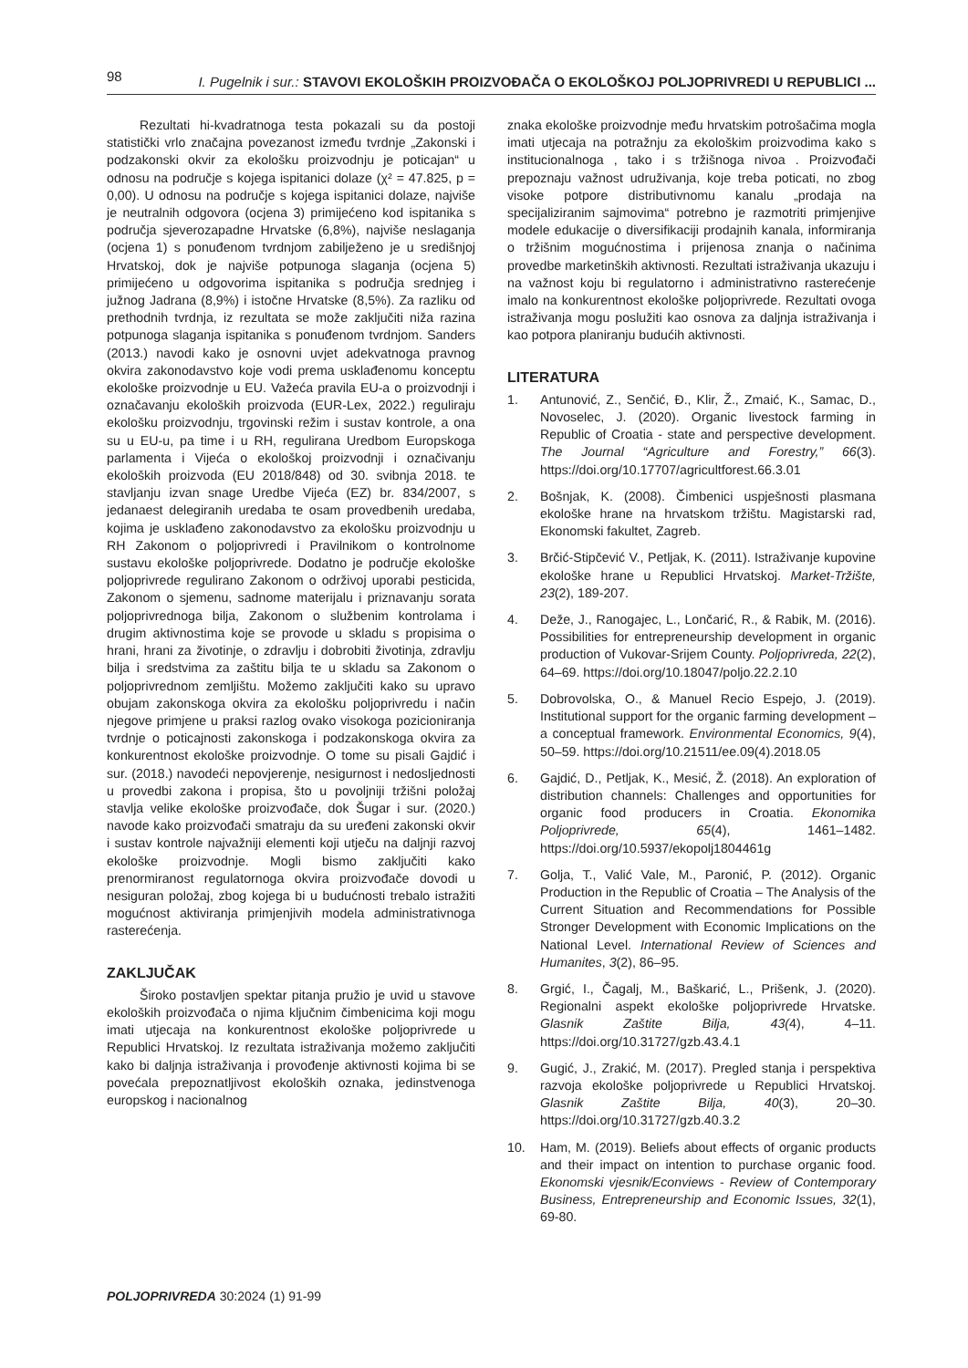98 I. Pugelnik i sur.: STAVOVI EKOLOŠKIH PROIZVOĐAČA O EKOLOŠKOJ POLJOPRIVREDI U REPUBLICI ...
Rezultati hi-kvadratnoga testa pokazali su da postoji statistički vrlo značajna povezanost između tvrdnje „Zakonski i podzakonski okvir za ekološku proizvodnju je poticajan“ u odnosu na područje s kojega ispitanici dolaze (χ² = 47.825, p = 0,00). U odnosu na područje s kojega ispitanici dolaze, najviše je neutralnih odgovora (ocjena 3) primijećeno kod ispitanika s područja sjeverozapadne Hrvatske (6,8%), najviše neslaganja (ocjena 1) s ponuđenom tvrdnjom zabilježeno je u središnjoj Hrvatskoj, dok je najviše potpunoga slaganja (ocjena 5) primijećeno u odgovorima ispitanika s područja srednjeg i južnog Jadrana (8,9%) i istočne Hrvatske (8,5%). Za razliku od prethodnih tvrdnja, iz rezultata se može zaključiti niža razina potpunoga slaganja ispitanika s ponuđenom tvrdnjom. Sanders (2013.) navodi kako je osnovni uvjet adekvatnoga pravnog okvira zakonodavstvo koje vodi prema usklađenomu konceptu ekološke proizvodnje u EU. Važeća pravila EU-a o proizvodnji i označavanju ekoloških proizvoda (EUR-Lex, 2022.) reguliraju ekološku proizvodnju, trgovinski režim i sustav kontrole, a ona su u EU-u, pa time i u RH, regulirana Uredbom Europskoga parlamenta i Vijeća o ekološkoj proizvodnji i označivanju ekoloških proizvoda (EU 2018/848) od 30. svibnja 2018. te stavljanju izvan snage Uredbe Vijeća (EZ) br. 834/2007, s jedanaest delegiranih uredaba te osam provedbenih uredaba, kojima je usklađeno zakonodavstvo za ekološku proizvodnju u RH Zakonom o poljoprivredi i Pravilnikom o kontrolnome sustavu ekološke poljoprivrede. Dodatno je područje ekološke poljoprivrede regulirano Zakonom o održivoj uporabi pesticida, Zakonom o sjemenu, sadnome materijalu i priznavanju sorata poljoprivrednoga bilja, Zakonom o službenim kontrolama i drugim aktivnostima koje se provode u skladu s propisima o hrani, hrani za životinje, o zdravlju i dobrobiti životinja, zdravlju bilja i sredstvima za zaštitu bilja te u skladu sa Zakonom o poljoprivrednom zemljištu. Možemo zaključiti kako su upravo obujam zakonskoga okvira za ekološku poljoprivredu i način njegove primjene u praksi razlog ovako visokoga pozicioniranja tvrdnje o poticajnosti zakonskoga i podzakonskoga okvira za konkurentnost ekološke proizvodnje. O tome su pisali Gajdić i sur. (2018.) navodeći nepovjerenje, nesigurnost i nedosljednosti u provedbi zakona i propisa, što u povoljniji tržišni položaj stavlja velike ekološke proizvođače, dok Šugar i sur. (2020.) navode kako proizvođači smatraju da su uređeni zakonski okvir i sustav kontrole najvažniji elementi koji utječu na daljnji razvoj ekološke proizvodnje. Mogli bismo zaključiti kako prenormiranost regulatornoga okvira proizvođače dovodi u nesiguran položaj, zbog kojega bi u budućnosti trebalo istražiti mogućnost aktiviranja primjenjivih modela administrativnoga rasterećenja.
ZAKLJUČAK
Široko postavljen spektar pitanja pružio je uvid u stavove ekoloških proizvođača o njima ključnim čimbenicima koji mogu imati utjecaja na konkurentnost ekološke poljoprivrede u Republici Hrvatskoj. Iz rezultata istraživanja možemo zaključiti kako bi daljnja istraživanja i provođenje aktivnosti kojima bi se povećala prepoznatljivost ekoloških oznaka, jedinstvenoga europskog i nacionalnog
znaka ekološke proizvodnje među hrvatskim potrošačima mogla imati utjecaja na potražnju za ekološkim proizvodima kako s institucionalnoga , tako i s tržišnoga nivoa . Proizvođači prepoznaju važnost udruživanja, koje treba poticati, no zbog visoke potpore distributivnomu kanalu „prodaja na specijaliziranim sajmovima“ potrebno je razmotriti primjenjive modele edukacije o diversifikaciji prodajnih kanala, informiranja o tržišnim mogućnostima i prijenosa znanja o načinima provedbe marketinških aktivnosti. Rezultati istraživanja ukazuju i na važnost koju bi regulatorno i administrativno rasterećenje imalo na konkurentnost ekološke poljoprivrede. Rezultati ovoga istraživanja mogu poslužiti kao osnova za daljnja istraživanja i kao potpora planiranju budućih aktivnosti.
LITERATURA
1. Antunović, Z., Senčić, Đ., Klir, Ž., Zmaić, K., Samac, D., Novoselec, J. (2020). Organic livestock farming in Republic of Croatia - state and perspective development. The Journal “Agriculture and Forestry,” 66(3). https://doi.org/10.17707/agricultforest.66.3.01
2. Bošnjak, K. (2008). Čimbenici uspješnosti plasmana ekološke hrane na hrvatskom tržištu. Magistarski rad, Ekonomski fakultet, Zagreb.
3. Brčić-Stipčević V., Petljak, K. (2011). Istraživanje kupovine ekološke hrane u Republici Hrvatskoj. Market-Tržište, 23(2), 189-207.
4. Deže, J., Ranogajec, L., Lončarić, R., & Rabik, M. (2016). Possibilities for entrepreneurship development in organic production of Vukovar-Srijem County. Poljoprivreda, 22(2), 64–69. https://doi.org/10.18047/poljo.22.2.10
5. Dobrovolska, O., & Manuel Recio Espejo, J. (2019). Institutional support for the organic farming development – a conceptual framework. Environmental Economics, 9(4), 50–59. https://doi.org/10.21511/ee.09(4).2018.05
6. Gajdić, D., Petljak, K., Mesić, Ž. (2018). An exploration of distribution channels: Challenges and opportunities for organic food producers in Croatia. Ekonomika Poljoprivrede, 65(4), 1461–1482. https://doi.org/10.5937/ekopolj1804461g
7. Golja, T., Valić Vale, M., Paronić, P. (2012). Organic Production in the Republic of Croatia – The Analysis of the Current Situation and Recommendations for Possible Stronger Development with Economic Implications on the National Level. International Review of Sciences and Humanites, 3(2), 86–95.
8. Grgić, I., Čagalj, M., Baškarić, L., Prišenk, J. (2020). Regionalni aspekt ekološke poljoprivrede Hrvatske. Glasnik Zaštite Bilja, 43(4), 4–11. https://doi.org/10.31727/gzb.43.4.1
9. Gugić, J., Zrakić, M. (2017). Pregled stanja i perspektiva razvoja ekološke poljoprivrede u Republici Hrvatskoj. Glasnik Zaštite Bilja, 40(3), 20–30. https://doi.org/10.31727/gzb.40.3.2
10. Ham, M. (2019). Beliefs about effects of organic products and their impact on intention to purchase organic food. Ekonomski vjesnik/Econviews - Review of Contemporary Business, Entrepreneurship and Economic Issues, 32(1), 69-80.
POLJOPRIVREDA 30:2024 (1) 91-99